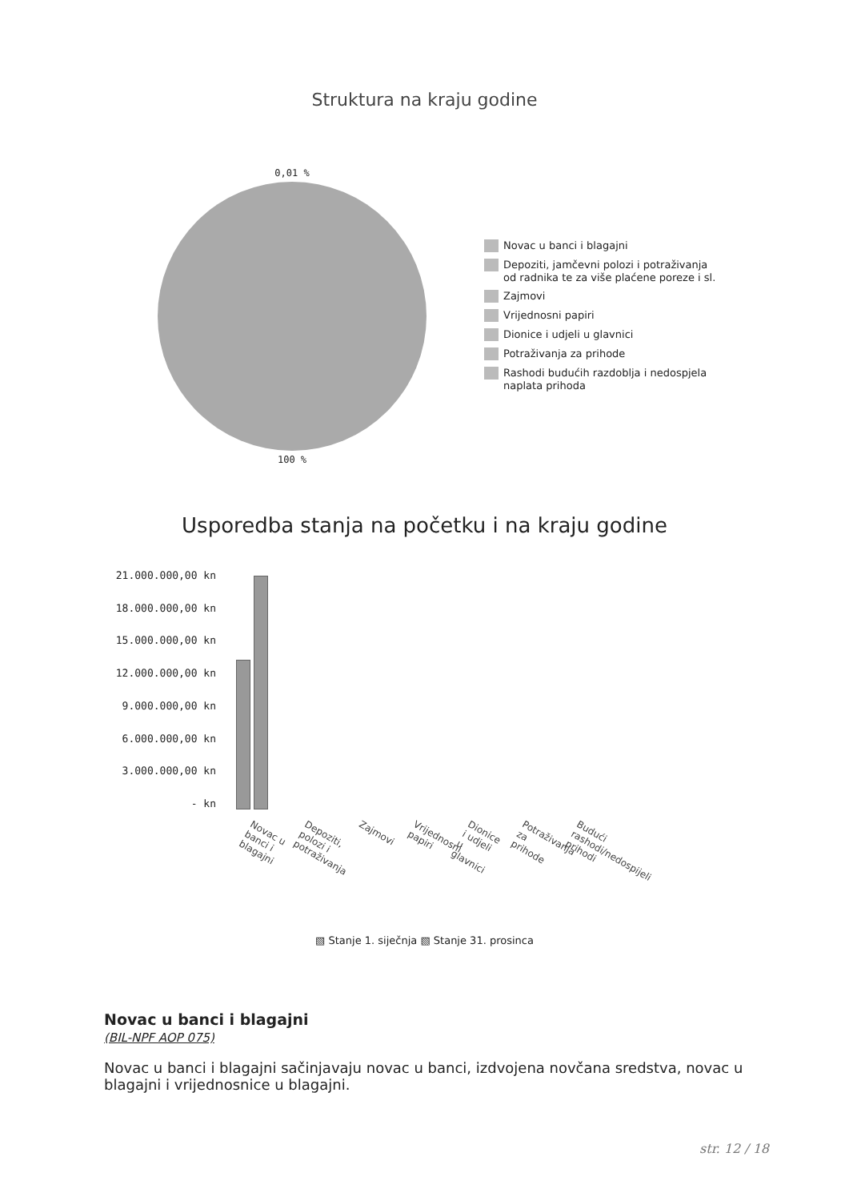Struktura na kraju godine
0,01 %
100 %
Novac u banci i blagajni
Depoziti, jamčevni polozi i potraživanja
od radnika te za više plaćene poreze i sl.
Zajmovi
Vrijednosni papiri
Dionice i udjeli u glavnici
Potraživanja za prihode
Rashodi budućih razdoblja i nedospjela
naplata prihoda
Usporedba stanja na početku i na kraju godine
21.000.000,00 kn
18.000.000,00 kn
15.000.000,00 kn
12.000.000,00 kn
9.000.000,00 kn
6.000.000,00 kn
3.000.000,00 kn
- kn
Novac u banci i blagajni Depoziti, polozi i potraživanja Zajmovi Vrijednosni papiri Dionice i udjeli u glavnici Potraživanja za prihode Budući rashodi/nedospijeli prihodi
▧ Stanje 1. siječnja ▧ Stanje 31. prosinca
Novac u banci i blagajni
(BIL-NPF AOP 075)
Novac u banci i blagajni sačinjavaju novac u banci, izdvojena novčana sredstva, novac u blagajni i vrijednosnice u blagajni.
str. 12 / 18